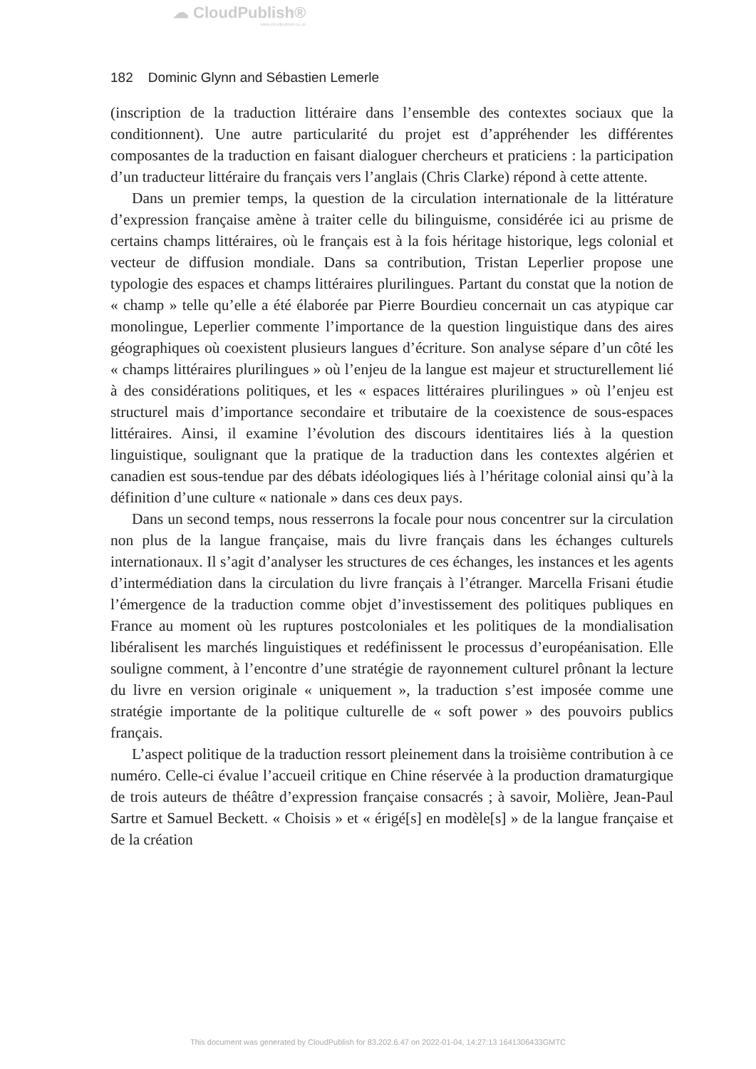☁ CloudPublish®
www.cloudpublish.co.uk
182 Dominic Glynn and Sébastien Lemerle
(inscription de la traduction littéraire dans l’ensemble des contextes sociaux que la conditionnent). Une autre particularité du projet est d’appréhender les différentes composantes de la traduction en faisant dialoguer chercheurs et praticiens : la participation d’un traducteur littéraire du français vers l’anglais (Chris Clarke) répond à cette attente.
Dans un premier temps, la question de la circulation internationale de la littérature d’expression française amène à traiter celle du bilinguisme, considérée ici au prisme de certains champs littéraires, où le français est à la fois héritage historique, legs colonial et vecteur de diffusion mondiale. Dans sa contribution, Tristan Leperlier propose une typologie des espaces et champs littéraires plurilingues. Partant du constat que la notion de « champ » telle qu’elle a été élaborée par Pierre Bourdieu concernait un cas atypique car monolingue, Leperlier commente l’importance de la question linguistique dans des aires géographiques où coexistent plusieurs langues d’écriture. Son analyse sépare d’un côté les « champs littéraires plurilingues » où l’enjeu de la langue est majeur et structurellement lié à des considérations politiques, et les « espaces littéraires plurilingues » où l’enjeu est structurel mais d’importance secondaire et tributaire de la coexistence de sous-espaces littéraires. Ainsi, il examine l’évolution des discours identitaires liés à la question linguistique, soulignant que la pratique de la traduction dans les contextes algérien et canadien est sous-tendue par des débats idéologiques liés à l’héritage colonial ainsi qu’à la définition d’une culture « nationale » dans ces deux pays.
Dans un second temps, nous resserrons la focale pour nous concentrer sur la circulation non plus de la langue française, mais du livre français dans les échanges culturels internationaux. Il s’agit d’analyser les structures de ces échanges, les instances et les agents d’intermédiation dans la circulation du livre français à l’étranger. Marcella Frisani étudie l’émergence de la traduction comme objet d’investissement des politiques publiques en France au moment où les ruptures postcoloniales et les politiques de la mondialisation libéralisent les marchés linguistiques et redéfinissent le processus d’européanisation. Elle souligne comment, à l’encontre d’une stratégie de rayonnement culturel prônant la lecture du livre en version originale « uniquement », la traduction s’est imposée comme une stratégie importante de la politique culturelle de « soft power » des pouvoirs publics français.
L’aspect politique de la traduction ressort pleinement dans la troisième contribution à ce numéro. Celle-ci évalue l’accueil critique en Chine réservée à la production dramaturgique de trois auteurs de théâtre d’expression française consacrés ; à savoir, Molière, Jean-Paul Sartre et Samuel Beckett. « Choisis » et « érigé[s] en modèle[s] » de la langue française et de la création
This document was generated by CloudPublish for 83.202.6.47 on 2022-01-04, 14:27:13 1641306433GMTC